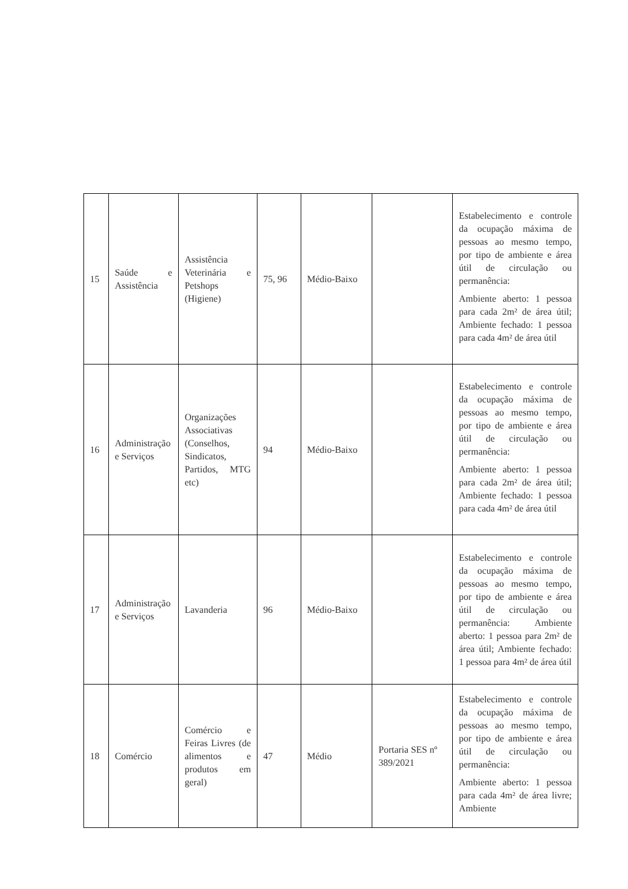| 15 | Saúde e Assistência | Assistência Veterinária e Petshops (Higiene) | 75, 96 | Médio-Baixo | | Estabelecimento e controle da ocupação máxima de pessoas ao mesmo tempo, por tipo de ambiente e área útil de circulação ou permanência: Ambiente aberto: 1 pessoa para cada 2m² de área útil; Ambiente fechado: 1 pessoa para cada 4m² de área útil |
| 16 | Administração e Serviços | Organizações Associativas (Conselhos, Sindicatos, Partidos, MTG etc) | 94 | Médio-Baixo | | Estabelecimento e controle da ocupação máxima de pessoas ao mesmo tempo, por tipo de ambiente e área útil de circulação ou permanência: Ambiente aberto: 1 pessoa para cada 2m² de área útil; Ambiente fechado: 1 pessoa para cada 4m² de área útil |
| 17 | Administração e Serviços | Lavanderia | 96 | Médio-Baixo | | Estabelecimento e controle da ocupação máxima de pessoas ao mesmo tempo, por tipo de ambiente e área útil de circulação ou permanência: Ambiente aberto: 1 pessoa para 2m² de área útil; Ambiente fechado: 1 pessoa para 4m² de área útil |
| 18 | Comércio | Comércio e Feiras Livres (de alimentos e produtos em geral) | 47 | Médio | Portaria SES nº 389/2021 | Estabelecimento e controle da ocupação máxima de pessoas ao mesmo tempo, por tipo de ambiente e área útil de circulação ou permanência: Ambiente aberto: 1 pessoa para cada 4m² de área livre; Ambiente |